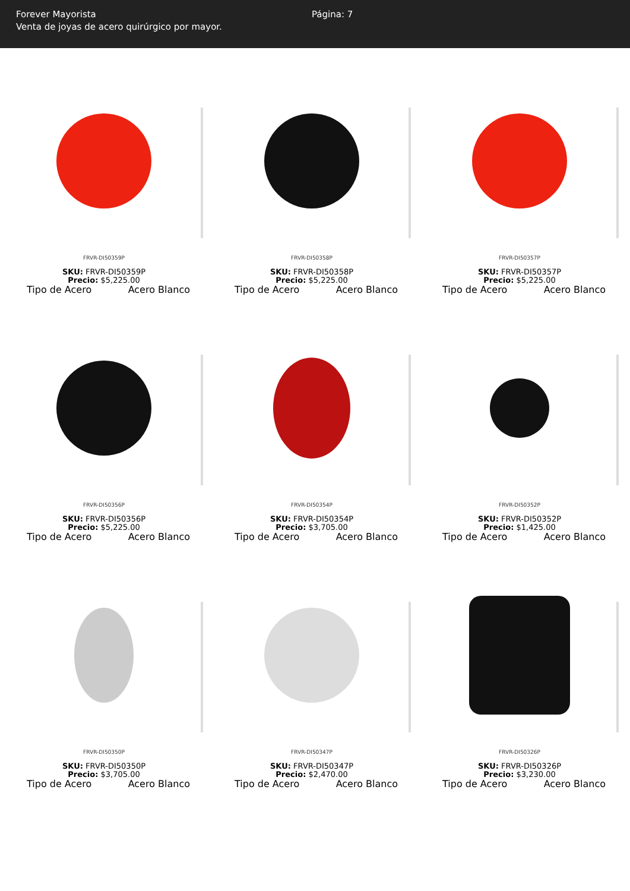Forever Mayorista
Venta de joyas de acero quirúrgico por mayor.
Página: 7
FRVR-DI50359P
SKU: FRVR-DI50359P
Precio: $5,225.00
Tipo de Acero Acero Blanco
FRVR-DI50358P
SKU: FRVR-DI50358P
Precio: $5,225.00
Tipo de Acero Acero Blanco
FRVR-DI50357P
SKU: FRVR-DI50357P
Precio: $5,225.00
Tipo de Acero Acero Blanco
FRVR-DI50356P
SKU: FRVR-DI50356P
Precio: $5,225.00
Tipo de Acero Acero Blanco
FRVR-DI50354P
SKU: FRVR-DI50354P
Precio: $3,705.00
Tipo de Acero Acero Blanco
FRVR-DI50352P
SKU: FRVR-DI50352P
Precio: $1,425.00
Tipo de Acero Acero Blanco
FRVR-DI50350P
SKU: FRVR-DI50350P
Precio: $3,705.00
Tipo de Acero Acero Blanco
FRVR-DI50347P
SKU: FRVR-DI50347P
Precio: $2,470.00
Tipo de Acero Acero Blanco
FRVR-DI50326P
SKU: FRVR-DI50326P
Precio: $3,230.00
Tipo de Acero Acero Blanco